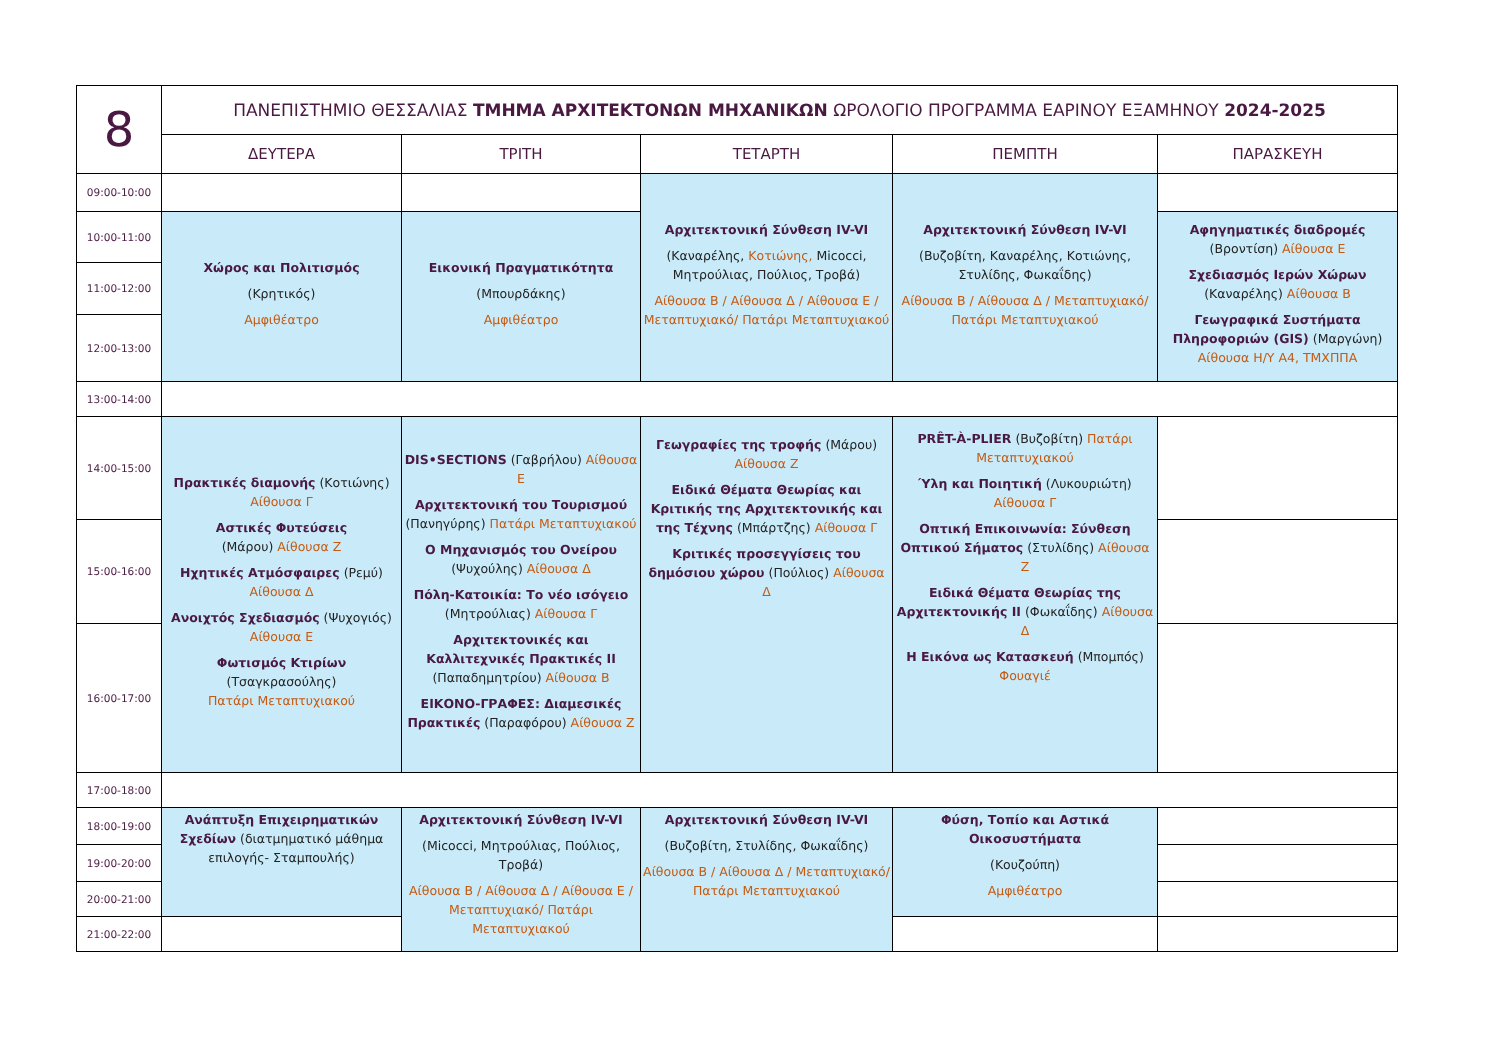| 8 | ΠΑΝΕΠΙΣΤΗΜΙΟ ΘΕΣΣΑΛΙΑΣ ΤΜΗΜΑ ΑΡΧΙΤΕΚΤΟΝΩΝ ΜΗΧΑΝΙΚΩΝ ΩΡΟΛΟΓΙΟ ΠΡΟΓΡΑΜΜΑ ΕΑΡΙΝΟΥ ΕΞΑΜΗΝΟΥ 2024-2025 | | | | |
| | ΔΕΥΤΕΡΑ | ΤΡΙΤΗ | ΤΕΤΑΡΤΗ | ΠΕΜΠΤΗ | ΠΑΡΑΣΚΕΥΗ |
| 09:00-10:00 | | | Αρχιτεκτονική Σύνθεση IV-VI (Καναρέλης, Κοτιώνης, Micocci, Μητρούλιας, Πούλιος, Τροβά) Αίθουσα Β / Αίθουσα Δ / Αίθουσα Ε / Μεταπτυχιακό/ Πατάρι Μεταπτυχιακού | Αρχιτεκτονική Σύνθεση IV-VI (Βυζοβίτη, Καναρέλης, Κοτιώνης, Στυλίδης, Φωκαΐδης) Αίθουσα Β / Αίθουσα Δ / Μεταπτυχιακό/ Πατάρι Μεταπτυχιακού | |
| 10:00-11:00 | Χώρος και Πολιτισμός (Κρητικός) Αμφιθέατρο | Εικονική Πραγματικότητα (Μπουρδάκης) Αμφιθέατρο | | | Αφηγηματικές διαδρομές (Βροντίση) Αίθουσα Ε Σχεδιασμός Ιερών Χώρων (Καναρέλης) Αίθουσα Β Γεωγραφικά Συστήματα Πληροφοριών (GIS) (Μαργώνη) Αίθουσα Η/Υ Α4, ΤΜΧΠΠΑ |
| 11:00-12:00 | | | | | |
| 12:00-13:00 | | | | | |
| 13:00-14:00 | | | | | |
| 14:00-15:00 | Πρακτικές διαμονής (Κοτιώνης) Αίθουσα Γ Αστικές Φυτεύσεις (Μάρου) Αίθουσα Ζ Ηχητικές Ατμόσφαιρες (Ρεμύ) Αίθουσα Δ Ανοιχτός Σχεδιασμός (Ψυχογιός) Αίθουσα Ε Φωτισμός Κτιρίων (Τσαγκρασούλης) Πατάρι Μεταπτυχιακού | DIS•SECTIONS (Γαβρήλου) Αίθουσα Ε Αρχιτεκτονική του Τουρισμού (Πανηγύρης) Πατάρι Μεταπτυχιακού Ο Μηχανισμός του Ονείρου (Ψυχούλης) Αίθουσα Δ Πόλη-Κατοικία: Το νέο ισόγειο (Μητρούλιας) Αίθουσα Γ Αρχιτεκτονικές και Καλλιτεχνικές Πρακτικές ΙΙ (Παπαδημητρίου) Αίθουσα Β ΕΙΚΟΝΟ-ΓΡΑΦΕΣ: Διαμεσικές Πρακτικές (Παραφόρου) Αίθουσα Ζ | Γεωγραφίες της τροφής (Μάρου) Αίθουσα Ζ Ειδικά Θέματα Θεωρίας και Κριτικής της Αρχιτεκτονικής και της Τέχνης (Μπάρτζης) Αίθουσα Γ Κριτικές προσεγγίσεις του δημόσιου χώρου (Πούλιος) Αίθουσα Δ | PRÊT-À-PLIER (Βυζοβίτη) Πατάρι Μεταπτυχιακού Ύλη και Ποιητική (Λυκουριώτη) Αίθουσα Γ Οπτική Επικοινωνία: Σύνθεση Οπτικού Σήματος (Στυλίδης) Αίθουσα Ζ Ειδικά Θέματα Θεωρίας της Αρχιτεκτονικής ΙΙ (Φωκαΐδης) Αίθουσα Δ Η Εικόνα ως Κατασκευή (Μπομπός) Φουαγιέ | |
| 15:00-16:00 | | | | | |
| 16:00-17:00 | | | | | |
| 17:00-18:00 | | | | | |
| 18:00-19:00 | Ανάπτυξη Επιχειρηματικών Σχεδίων (διατμηματικό μάθημα επιλογής- Σταμπουλής) | Αρχιτεκτονική Σύνθεση IV-VI (Micocci, Μητρούλιας, Πούλιος, Τροβά) Αίθουσα Β / Αίθουσα Δ / Αίθουσα Ε / Μεταπτυχιακό/ Πατάρι Μεταπτυχιακού | Αρχιτεκτονική Σύνθεση IV-VI (Βυζοβίτη, Στυλίδης, Φωκαΐδης) Αίθουσα Β / Αίθουσα Δ / Μεταπτυχιακό/ Πατάρι Μεταπτυχιακού | Φύση, Τοπίο και Αστικά Οικοσυστήματα (Κουζούπη) Αμφιθέατρο | |
| 19:00-20:00 | | | | | |
| 20:00-21:00 | | | | | |
| 21:00-22:00 | | | | | |